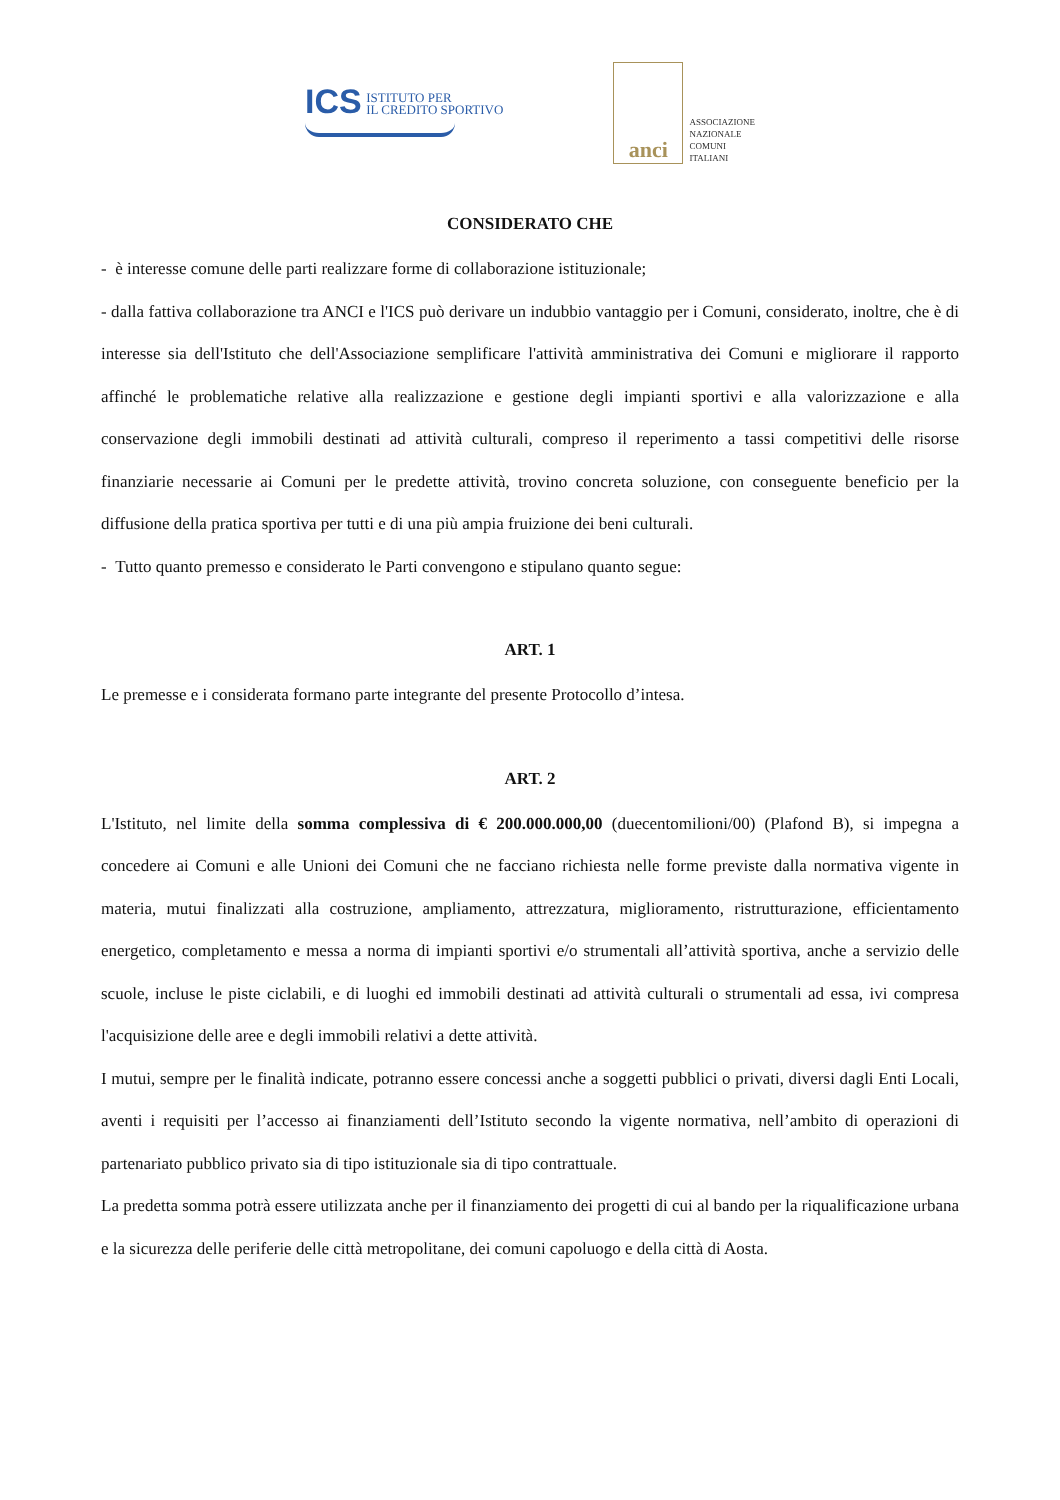ICS ISTITUTO PER
IL CREDITO SPORTIVO
anci
ASSOCIAZIONE
NAZIONALE
COMUNI
ITALIANI
CONSIDERATO CHE
- è interesse comune delle parti realizzare forme di collaborazione istituzionale;
- dalla fattiva collaborazione tra ANCI e l'ICS può derivare un indubbio vantaggio per i Comuni, considerato, inoltre, che è di interesse sia dell'Istituto che dell'Associazione semplificare l'attività amministrativa dei Comuni e migliorare il rapporto affinché le problematiche relative alla realizzazione e gestione degli impianti sportivi e alla valorizzazione e alla conservazione degli immobili destinati ad attività culturali, compreso il reperimento a tassi competitivi delle risorse finanziarie necessarie ai Comuni per le predette attività, trovino concreta soluzione, con conseguente beneficio per la diffusione della pratica sportiva per tutti e di una più ampia fruizione dei beni culturali.
- Tutto quanto premesso e considerato le Parti convengono e stipulano quanto segue:
ART. 1
Le premesse e i considerata formano parte integrante del presente Protocollo d’intesa.
ART. 2
L'Istituto, nel limite della somma complessiva di € 200.000.000,00 (duecentomilioni/00) (Plafond B), si impegna a concedere ai Comuni e alle Unioni dei Comuni che ne facciano richiesta nelle forme previste dalla normativa vigente in materia, mutui finalizzati alla costruzione, ampliamento, attrezzatura, miglioramento, ristrutturazione, efficientamento energetico, completamento e messa a norma di impianti sportivi e/o strumentali all’attività sportiva, anche a servizio delle scuole, incluse le piste ciclabili, e di luoghi ed immobili destinati ad attività culturali o strumentali ad essa, ivi compresa l'acquisizione delle aree e degli immobili relativi a dette attività.
I mutui, sempre per le finalità indicate, potranno essere concessi anche a soggetti pubblici o privati, diversi dagli Enti Locali, aventi i requisiti per l’accesso ai finanziamenti dell’Istituto secondo la vigente normativa, nell’ambito di operazioni di partenariato pubblico privato sia di tipo istituzionale sia di tipo contrattuale.
La predetta somma potrà essere utilizzata anche per il finanziamento dei progetti di cui al bando per la riqualificazione urbana e la sicurezza delle periferie delle città metropolitane, dei comuni capoluogo e della città di Aosta.